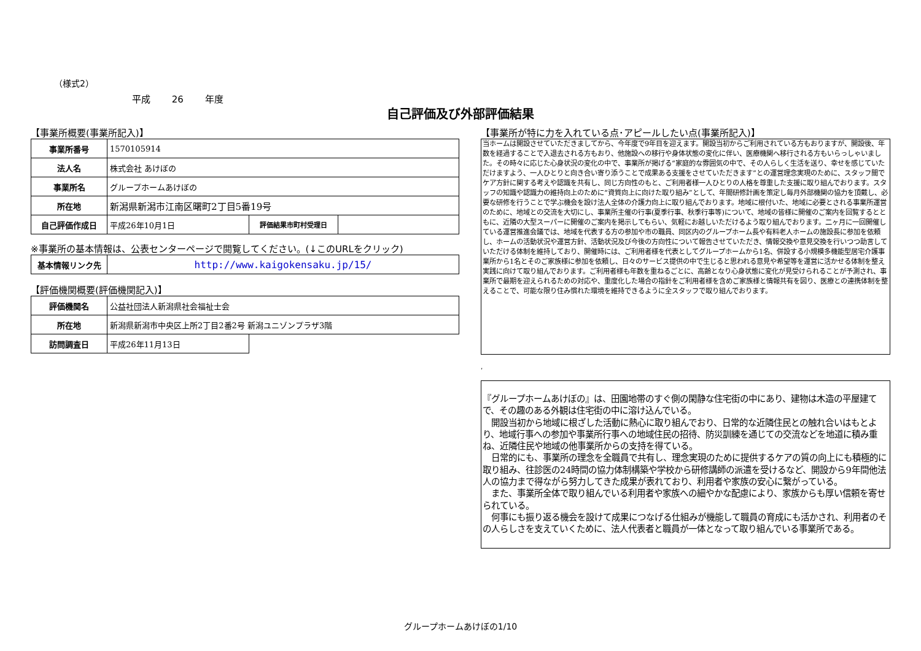（様式2）
平成 26 年度
自己評価及び外部評価結果
【事業所概要(事業所記入)】
| 事業所番号 | 1570105914 | | |
| 法人名 | 株式会社 あけぼの | | |
| 事業所名 | グループホームあけぼの | | |
| 所在地 | 新潟県新潟市江南区曙町2丁目5番19号 | | |
| 自己評価作成日 | 平成26年10月1日 | 評価結果市町村受理日 | |
※事業所の基本情報は、公表センターページで閲覧してください。(↓このURLをクリック)
| 基本情報リンク先 | http://www.kaigokensaku.jp/15/ |
【評価機関概要(評価機関記入)】
| 評価機関名 | 公益社団法人新潟県社会福祉士会 | |
| 所在地 | 新潟県新潟市中央区上所2丁目2番2号 新潟ユニゾンプラザ3階 | |
| 訪問調査日 | 平成26年11月13日 | |
【事業所が特に力を入れている点･アピールしたい点(事業所記入)】
当ホームは開設させていただきましてから、今年度で9年目を迎えます。開設当初からご利用されている方もおりますが、開設後、年数を経過することで入退去される方もおり、他施設への移行や身体状態の変化に伴い、医療機関へ移行される方もいらっしゃいました。その時々に応じた心身状況の変化の中で、事業所が掲げる“家庭的な雰囲気の中で、その人らしく生活を送り、幸せを感じていただけますよう、一人ひとりと向き合い寄り添うことで成果ある支援をさせていただきます”との運営理念実現のために、スタッフ間でケア方針に関する考えや認識を共有し、同じ方向性のもと、ご利用者様一人ひとりの人格を尊重した支援に取り組んでおります。スタッフの知識や認識力の維持向上のために“資質向上に向けた取り組み”として、年間研修計画を策定し毎月外部機関の協力を頂戴し、必要な研修を行うことで学ぶ機会を設け法人全体の介護力向上に取り組んでおります。地域に根付いた、地域に必要とされる事業所運営のために、地域との交流を大切にし、事業所主催の行事(夏季行事、秋季行事等)について、地域の皆様に開催のご案内を回覧するとともに、近隣の大型スーパーに開催のご案内を掲示してもらい、気軽にお越しいただけるよう取り組んでおります。二ヶ月に一回開催している運営推進会議では、地域を代表する方の参加や市の職員、同区内のグループホーム長や有料老人ホームの施設長に参加を依頼し、ホームの活動状況や運営方針、活動状況及び今後の方向性について報告させていただき、情報交換や意見交換を行いつつ助言していただける体制を維持しており、開催時には、ご利用者様を代表としてグループホームから1名、併設する小規模多機能型居宅介護事業所から1名とそのご家族様に参加を依頼し、日々のサービス提供の中で生じると思われる意見や希望等を運営に活かせる体制を整え実践に向けて取り組んでおります。ご利用者様も年数を重ねるごとに、高齢となり心身状態に変化が見受けられることが予測され、事業所で最期を迎えられるための対応や、重度化した場合の指針をご利用者様を含めご家族様と情報共有を図り、医療との連携体制を整えることで、可能な限り住み慣れた環境を維持できるように全スタッフで取り組んでおります。
,
『グループホームあけぼの』は、田園地帯のすぐ側の閑静な住宅街の中にあり、建物は木造の平屋建てで、その趣のある外観は住宅街の中に溶け込んでいる。
　開設当初から地域に根ざした活動に熱心に取り組んでおり、日常的な近隣住民との触れ合いはもとより、地域行事への参加や事業所行事への地域住民の招待、防災訓練を通じての交流などを地道に積み重ね、近隣住民や地域の他事業所からの支持を得ている。
　日常的にも、事業所の理念を全職員で共有し、理念実現のために提供するケアの質の向上にも積極的に取り組み、往診医の24時間の協力体制構築や学校から研修講師の派遣を受けるなど、開設から9年間他法人の協力まで得ながら努力してきた成果が表れており、利用者や家族の安心に繋がっている。
　また、事業所全体で取り組んでいる利用者や家族への細やかな配慮により、家族からも厚い信頼を寄せられている。
　何事にも振り返る機会を設けて成果につなげる仕組みが機能して職員の育成にも活かされ、利用者のその人らしさを支えていくために、法人代表者と職員が一体となって取り組んでいる事業所である。
グループホームあけぼの1/10